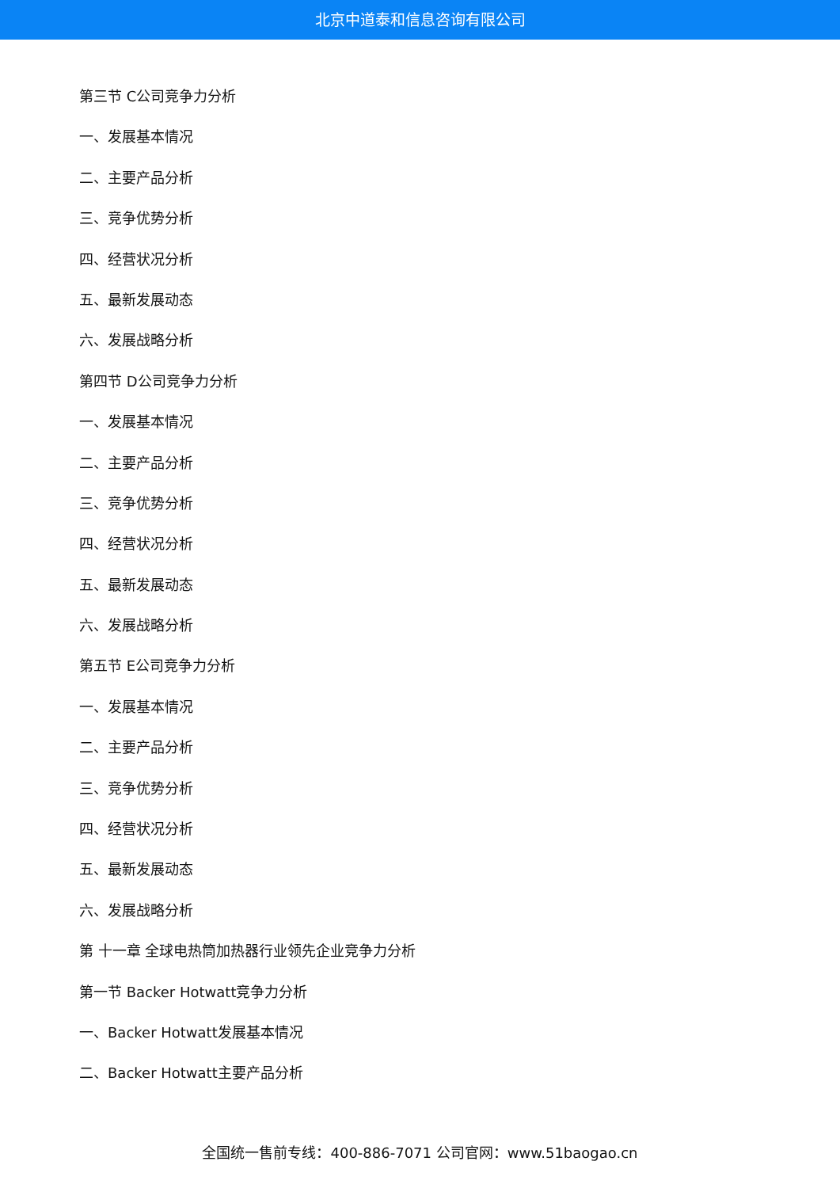北京中道泰和信息咨询有限公司
第三节 C公司竞争力分析
一、发展基本情况
二、主要产品分析
三、竞争优势分析
四、经营状况分析
五、最新发展动态
六、发展战略分析
第四节 D公司竞争力分析
一、发展基本情况
二、主要产品分析
三、竞争优势分析
四、经营状况分析
五、最新发展动态
六、发展战略分析
第五节 E公司竞争力分析
一、发展基本情况
二、主要产品分析
三、竞争优势分析
四、经营状况分析
五、最新发展动态
六、发展战略分析
第 十一章 全球电热筒加热器行业领先企业竞争力分析
第一节 Backer Hotwatt竞争力分析
一、Backer Hotwatt发展基本情况
二、Backer Hotwatt主要产品分析
全国统一售前专线：400-886-7071 公司官网：www.51baogao.cn